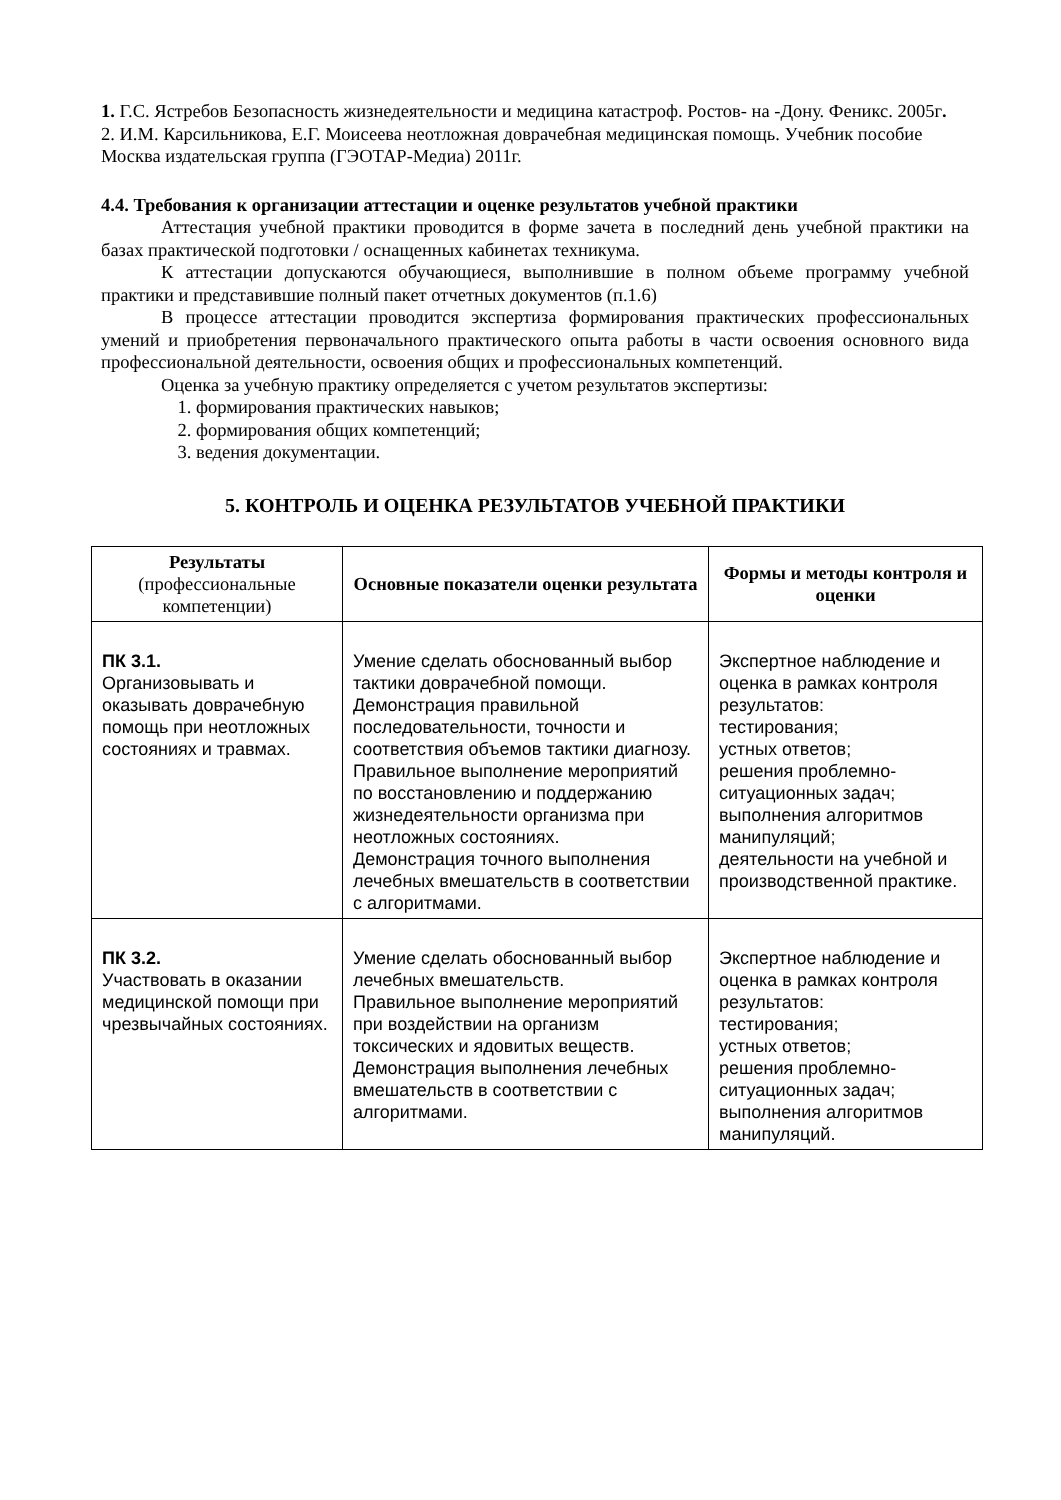1. Г.С. Ястребов Безопасность жизнедеятельности и медицина катастроф. Ростов- на -Дону. Феникс. 2005г.
2. И.М. Карсильникова, Е.Г. Моисеева неотложная доврачебная медицинская помощь. Учебник пособие Москва издательская группа (ГЭОТАР-Медиа) 2011г.
4.4. Требования к организации аттестации и оценке результатов учебной практики
Аттестация учебной практики проводится в форме зачета в последний день учебной практики на базах практической подготовки / оснащенных кабинетах техникума.
К аттестации допускаются обучающиеся, выполнившие в полном объеме программу учебной практики и представившие полный пакет отчетных документов (п.1.6)
В процессе аттестации проводится экспертиза формирования практических профессиональных умений и приобретения первоначального практического опыта работы в части освоения основного вида профессиональной деятельности, освоения общих и профессиональных компетенций.
Оценка за учебную практику определяется с учетом результатов экспертизы:
1. формирования практических навыков;
2. формирования общих компетенций;
3. ведения документации.
5. КОНТРОЛЬ И ОЦЕНКА РЕЗУЛЬТАТОВ УЧЕБНОЙ ПРАКТИКИ
| Результаты (профессиональные компетенции) | Основные показатели оценки результата | Формы и методы контроля и оценки |
| --- | --- | --- |
| ПК 3.1. Организовывать и оказывать доврачебную помощь при неотложных состояниях и травмах. | Умение сделать обоснованный выбор тактики доврачебной помощи. Демонстрация правильной последовательности, точности и соответствия объемов тактики диагнозу. Правильное выполнение мероприятий по восстановлению и поддержанию жизнедеятельности организма при неотложных состояниях. Демонстрация точного выполнения лечебных вмешательств в соответствии с алгоритмами. | Экспертное наблюдение и оценка в рамках контроля результатов: тестирования; устных ответов; решения проблемно-ситуационных задач; выполнения алгоритмов манипуляций; деятельности на учебной и производственной практике. |
| ПК 3.2. Участвовать в оказании медицинской помощи при чрезвычайных состояниях. | Умение сделать обоснованный выбор лечебных вмешательств. Правильное выполнение мероприятий при воздействии на организм токсических и ядовитых веществ. Демонстрация выполнения лечебных вмешательств в соответствии с алгоритмами. | Экспертное наблюдение и оценка в рамках контроля результатов: тестирования; устных ответов; решения проблемно-ситуационных задач; выполнения алгоритмов манипуляций. |